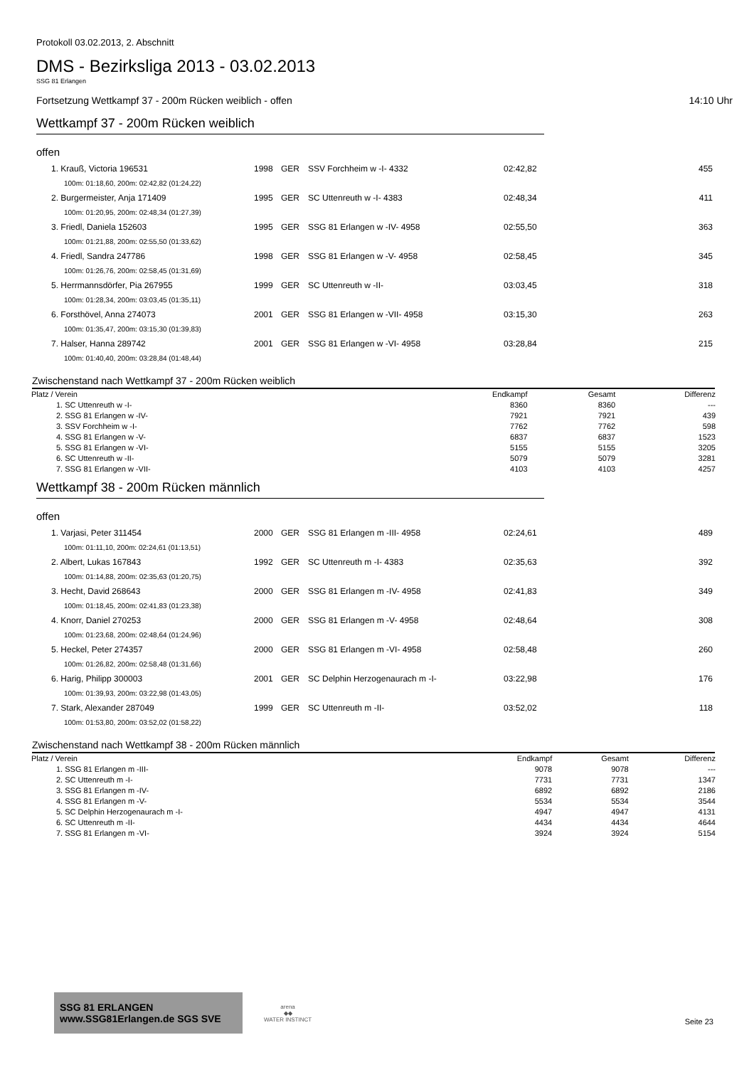Protokoll 03.02.2013, 2. Abschnitt
DMS - Bezirksliga 2013 - 03.02.2013
SSG 81 Erlangen
Fortsetzung Wettkampf 37 - 200m Rücken weiblich - offen 14:10 Uhr
Wettkampf 37 - 200m Rücken weiblich
offen
| 1. Krauß, Victoria 196531 | 1998 | GER | SSV Forchheim w -I- 4332 | 02:42,82 | 455 |
| 100m: 01:18,60, 200m: 02:42,82 (01:24,22) | | | | | |
| 2. Burgermeister, Anja 171409 | 1995 | GER | SC Uttenreuth w -I- 4383 | 02:48,34 | 411 |
| 100m: 01:20,95, 200m: 02:48,34 (01:27,39) | | | | | |
| 3. Friedl, Daniela 152603 | 1995 | GER | SSG 81 Erlangen w -IV- 4958 | 02:55,50 | 363 |
| 100m: 01:21,88, 200m: 02:55,50 (01:33,62) | | | | | |
| 4. Friedl, Sandra 247786 | 1998 | GER | SSG 81 Erlangen w -V- 4958 | 02:58,45 | 345 |
| 100m: 01:26,76, 200m: 02:58,45 (01:31,69) | | | | | |
| 5. Herrmannsdörfer, Pia 267955 | 1999 | GER | SC Uttenreuth w -II- | 03:03,45 | 318 |
| 100m: 01:28,34, 200m: 03:03,45 (01:35,11) | | | | | |
| 6. Forsthövel, Anna 274073 | 2001 | GER | SSG 81 Erlangen w -VII- 4958 | 03:15,30 | 263 |
| 100m: 01:35,47, 200m: 03:15,30 (01:39,83) | | | | | |
| 7. Halser, Hanna 289742 | 2001 | GER | SSG 81 Erlangen w -VI- 4958 | 03:28,84 | 215 |
| 100m: 01:40,40, 200m: 03:28,84 (01:48,44) | | | | | |
Zwischenstand nach Wettkampf 37 - 200m Rücken weiblich
| Platz / Verein | Endkampf | Gesamt | Differenz |
| --- | --- | --- | --- |
| 1. SC Uttenreuth w -I- | 8360 | 8360 | --- |
| 2. SSG 81 Erlangen w -IV- | 7921 | 7921 | 439 |
| 3. SSV Forchheim w -I- | 7762 | 7762 | 598 |
| 4. SSG 81 Erlangen w -V- | 6837 | 6837 | 1523 |
| 5. SSG 81 Erlangen w -VI- | 5155 | 5155 | 3205 |
| 6. SC Uttenreuth w -II- | 5079 | 5079 | 3281 |
| 7. SSG 81 Erlangen w -VII- | 4103 | 4103 | 4257 |
Wettkampf 38 - 200m Rücken männlich
offen
| 1. Varjasi, Peter 311454 | 2000 | GER | SSG 81 Erlangen m -III- 4958 | 02:24,61 | 489 |
| 100m: 01:11,10, 200m: 02:24,61 (01:13,51) | | | | | |
| 2. Albert, Lukas 167843 | 1992 | GER | SC Uttenreuth m -I- 4383 | 02:35,63 | 392 |
| 100m: 01:14,88, 200m: 02:35,63 (01:20,75) | | | | | |
| 3. Hecht, David 268643 | 2000 | GER | SSG 81 Erlangen m -IV- 4958 | 02:41,83 | 349 |
| 100m: 01:18,45, 200m: 02:41,83 (01:23,38) | | | | | |
| 4. Knorr, Daniel 270253 | 2000 | GER | SSG 81 Erlangen m -V- 4958 | 02:48,64 | 308 |
| 100m: 01:23,68, 200m: 02:48,64 (01:24,96) | | | | | |
| 5. Heckel, Peter 274357 | 2000 | GER | SSG 81 Erlangen m -VI- 4958 | 02:58,48 | 260 |
| 100m: 01:26,82, 200m: 02:58,48 (01:31,66) | | | | | |
| 6. Harig, Philipp 300003 | 2001 | GER | SC Delphin Herzogenaurach m -I- | 03:22,98 | 176 |
| 100m: 01:39,93, 200m: 03:22,98 (01:43,05) | | | | | |
| 7. Stark, Alexander 287049 | 1999 | GER | SC Uttenreuth m -II- | 03:52,02 | 118 |
| 100m: 01:53,80, 200m: 03:52,02 (01:58,22) | | | | | |
Zwischenstand nach Wettkampf 38 - 200m Rücken männlich
| Platz / Verein | Endkampf | Gesamt | Differenz |
| --- | --- | --- | --- |
| 1. SSG 81 Erlangen m -III- | 9078 | 9078 | --- |
| 2. SC Uttenreuth m -I- | 7731 | 7731 | 1347 |
| 3. SSG 81 Erlangen m -IV- | 6892 | 6892 | 2186 |
| 4. SSG 81 Erlangen m -V- | 5534 | 5534 | 3544 |
| 5. SC Delphin Herzogenaurach m -I- | 4947 | 4947 | 4131 |
| 6. SC Uttenreuth m -II- | 4434 | 4434 | 4644 |
| 7. SSG 81 Erlangen m -VI- | 3924 | 3924 | 5154 |
SSG 81 ERLANGEN www.SSG81Erlangen.de SGS SVE
arena
◆◆
WATER INSTINCT
Seite 23